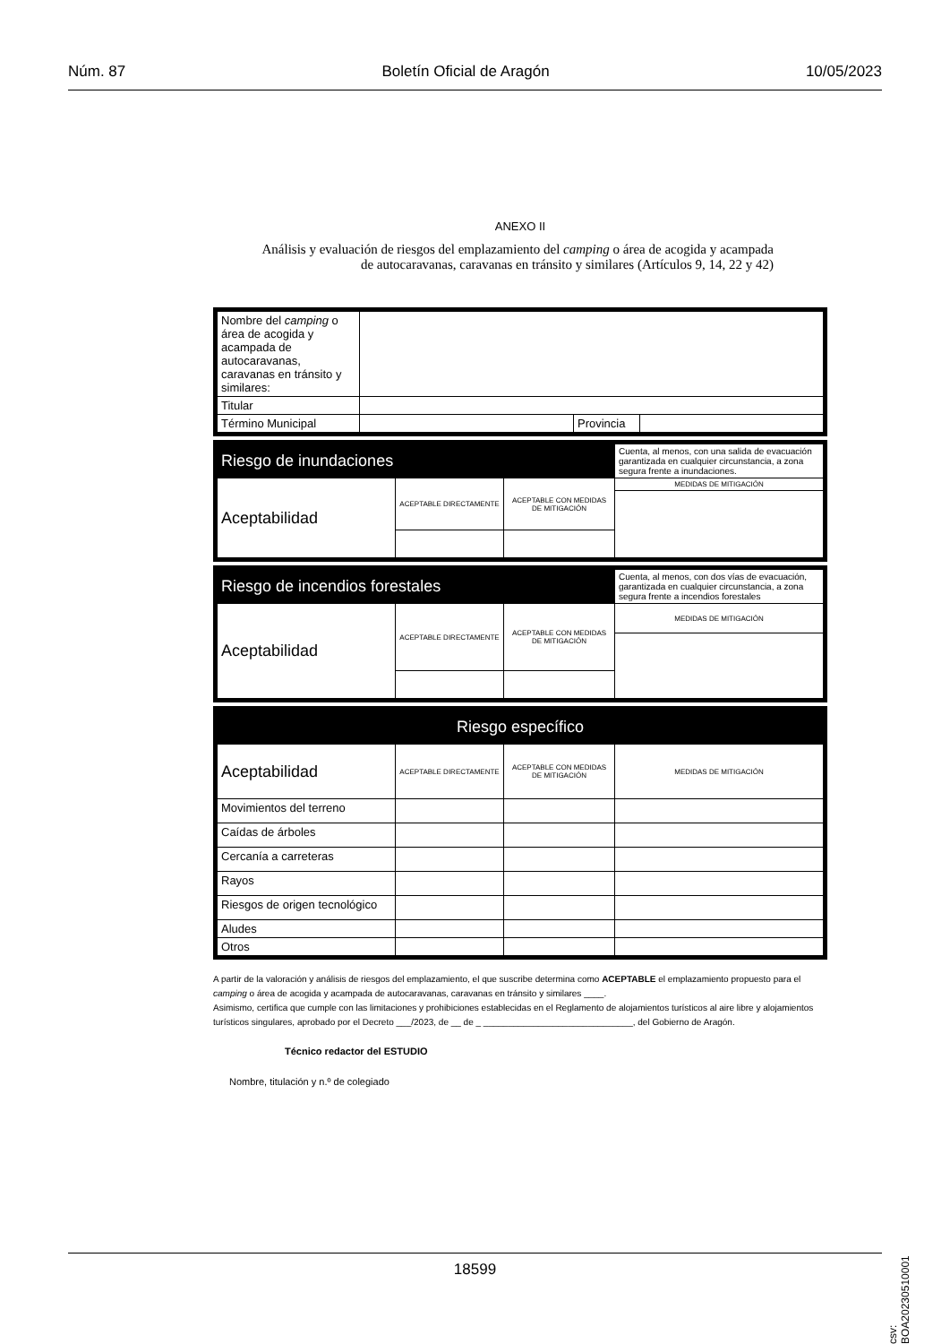Núm. 87 Boletín Oficial de Aragón 10/05/2023
ANEXO II
Análisis y evaluación de riesgos del emplazamiento del camping o área de acogida y acampada
de autocaravanas, caravanas en tránsito y similares (Artículos 9, 14, 22 y 42)
| Nombre del camping o área de acogida y acampada de autocaravanas, caravanas en tránsito y similares: | | | |
| Titular | | | |
| Término Municipal | | Provincia | |
| Riesgo de inundaciones | | | Cuenta, al menos, con una salida de evacuación garantizada en cualquier circunstancia, a zona segura frente a inundaciones. |
| Aceptabilidad | ACEPTABLE DIRECTAMENTE | ACEPTABLE CON MEDIDAS DE MITIGACIÓN | MEDIDAS DE MITIGACIÓN |
| Riesgo de incendios forestales | | | Cuenta, al menos, con dos vías de evacuación, garantizada en cualquier circunstancia, a zona segura frente a incendios forestales |
| Aceptabilidad | ACEPTABLE DIRECTAMENTE | ACEPTABLE CON MEDIDAS DE MITIGACIÓN | MEDIDAS DE MITIGACIÓN |
| Riesgo específico | | | |
| Aceptabilidad | ACEPTABLE DIRECTAMENTE | ACEPTABLE CON MEDIDAS DE MITIGACIÓN | MEDIDAS DE MITIGACIÓN |
| Movimientos del terreno | | | |
| Caídas de árboles | | | |
| Cercanía a carreteras | | | |
| Rayos | | | |
| Riesgos de origen tecnológico | | | |
| Aludes | | | |
| Otros | | | |
A partir de la valoración y análisis de riesgos del emplazamiento, el que suscribe determina como ACEPTABLE el emplazamiento propuesto para el camping o área de acogida y acampada de autocaravanas, caravanas en tránsito y similares ____.
Asimismo, certifica que cumple con las limitaciones y prohibiciones establecidas en el Reglamento de alojamientos turísticos al aire libre y alojamientos turísticos singulares, aprobado por el Decreto ___/2023, de __ de _ ______________________________, del Gobierno de Aragón.
Técnico redactor del ESTUDIO
Nombre, titulación y n.º de colegiado
csv: BOA20230510001
18599